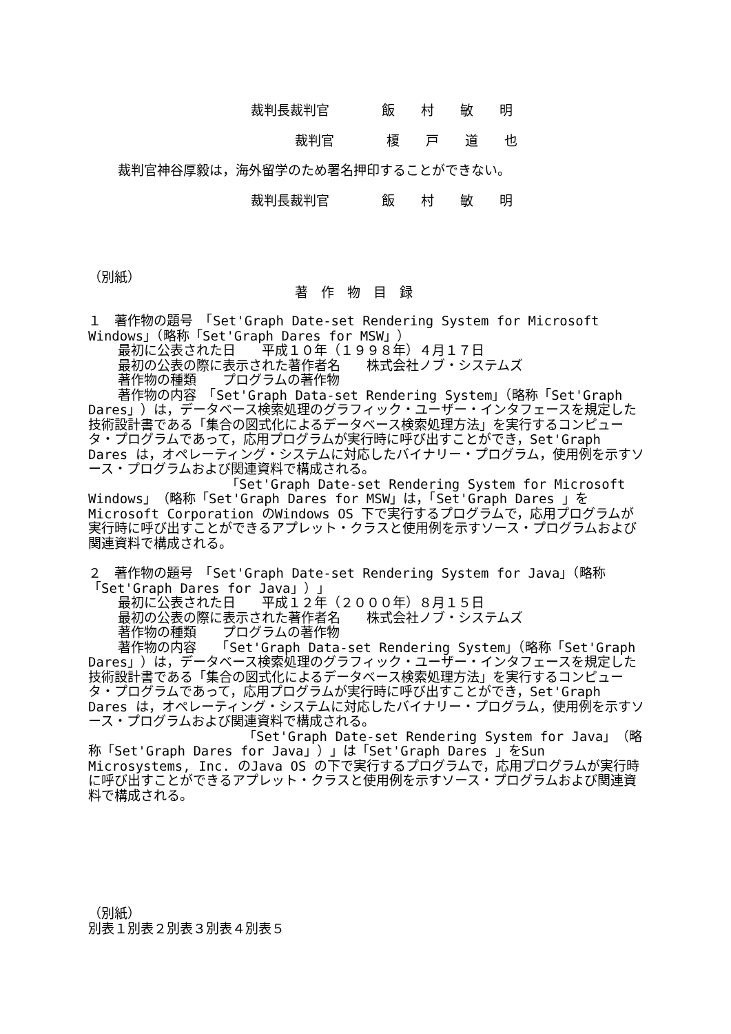裁判長裁判官　　　　飯　　村　　敏　　明
裁判官　　　　榎　　戸　　道　　也
裁判官神谷厚毅は，海外留学のため署名押印することができない。
裁判長裁判官　　　　飯　　村　　敏　　明
（別紙）
著　作　物　目　録
１　著作物の題号　「Set'Graph Date-set Rendering System for Microsoft Windows」（略称「Set'Graph Dares for MSW」）
最初に公表された日　　平成１０年（１９９８年）４月１７日
最初の公表の際に表示された著作者名　　株式会社ノブ・システムズ
著作物の種類　　プログラムの著作物
著作物の内容　「Set'Graph Data-set Rendering System」（略称「Set'Graph Dares」）は，データベース検索処理のグラフィック・ユーザー・インタフェースを規定した技術設計書である「集合の図式化によるデータベース検索処理方法」を実行するコンピュータ・プログラムであって，応用プログラムが実行時に呼び出すことができ，Set'Graph Dares は，オペレーティング・システムに対応したバイナリー・プログラム，使用例を示すソース・プログラムおよび関連資料で構成される。
「Set'Graph Date-set Rendering System for Microsoft Windows」（略称「Set'Graph Dares for MSW」は，「Set'Graph Dares 」をMicrosoft Corporation のWindows OS 下で実行するプログラムで，応用プログラムが実行時に呼び出すことができるアプレット・クラスと使用例を示すソース・プログラムおよび関連資料で構成される。
２　著作物の題号　「Set'Graph Date-set Rendering System for Java」（略称「Set'Graph Dares for Java」）」
最初に公表された日　　平成１２年（２０００年）８月１５日
最初の公表の際に表示された著作者名　　株式会社ノブ・システムズ
著作物の種類　　プログラムの著作物
著作物の内容　　「Set'Graph Data-set Rendering System」（略称「Set'Graph Dares」）は，データベース検索処理のグラフィック・ユーザー・インタフェースを規定した技術設計書である「集合の図式化によるデータベース検索処理方法」を実行するコンピュータ・プログラムであって，応用プログラムが実行時に呼び出すことができ，Set'Graph Dares は，オペレーティング・システムに対応したバイナリー・プログラム，使用例を示すソース・プログラムおよび関連資料で構成される。
「Set'Graph Date-set Rendering System for Java」（略称「Set'Graph Dares for Java」）」は「Set'Graph Dares 」をSun Microsystems, Inc. のJava OS の下で実行するプログラムで，応用プログラムが実行時に呼び出すことができるアプレット・クラスと使用例を示すソース・プログラムおよび関連資料で構成される。
（別紙）
別表１別表２別表３別表４別表５